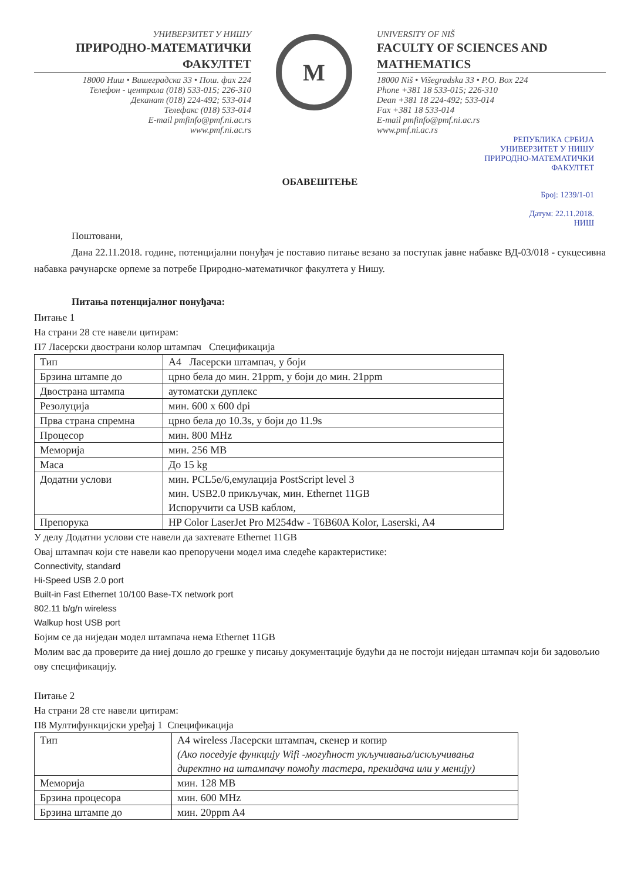УНИВЕРЗИТЕТ У НИШУ
ПРИРОДНО-МАТЕМАТИЧКИ ФАКУЛТЕТ
18000 Ниш • Вишеградска 33 • Пош. фах 224
Телефон - централа (018) 533-015; 226-310
Деканат (018) 224-492; 533-014
Телефакс (018) 533-014
E-mail pmfinfo@pmf.ni.ac.rs
www.pmf.ni.ac.rs
M
UNIVERSITY OF NIŠ
FACULTY OF SCIENCES AND MATHEMATICS
18000 Niš • Višegradska 33 • P.O. Box 224
Phone +381 18 533-015; 226-310
Dean +381 18 224-492; 533-014
Fax +381 18 533-014
E-mail pmfinfo@pmf.ni.ac.rs
www.pmf.ni.ac.rs
РЕПУБЛИКА СРБИЈА
УНИВЕРЗИТЕТ У НИШУ
ПРИРОДНО-МАТЕМАТИЧКИ
ФАКУЛТЕТ
ОБАВЕШТЕЊЕ
Број: 1239/1-01
Датум: 22.11.2018.
НИШ
Поштовани,
Дана 22.11.2018. године, потенцијални понуђач је поставио питање везано за поступак јавне набавке ВД-03/018 - сукцесивна набавка рачунарске орпеме за потребе Природно-математичког факултета у Нишу.
Питања потенцијалног понуђача:
Питање 1
На страни 28 сте навели цитирам:
П7 Ласерски двострани колор штампач Спецификација
| Тип | А4 Ласерски штампач, у боји |
| Брзина штампе до | црно бела до мин. 21ppm, у боји до мин. 21ppm |
| Двострана штампа | аутоматски дуплекс |
| Резолуција | мин. 600 x 600 dpi |
| Прва страна спремна | црно бела до 10.3s, у боји до 11.9s |
| Процесор | мин. 800 MHz |
| Меморија | мин. 256 MB |
| Маса | До 15 kg |
| Додатни услови | мин. PCL5e/6,емулација PostScript level 3 мин. USB2.0 прикључак, мин. Ethernet 11GB Испоручити са USB каблом, |
| Препорука | HP Color LaserJet Pro M254dw - T6B60A Kolor, Laserski, A4 |
У делу Додатни услови сте навели да захтевате Ethernet 11GB
Овај штампач који сте навели као препоручени модел има следеће карактеристике:
Connectivity, standard
Hi-Speed USB 2.0 port
Built-in Fast Ethernet 10/100 Base-TX network port
802.11 b/g/n wireless
Walkup host USB port
Бојим се да ниједан модел штампача нема Ethernet 11GB
Молим вас да проверите да ниеј дошло до грешке у писању документације будући да не постоји ниједан штампач који би задовољио ову спецификацију.
Питање 2
На страни 28 сте навели цитирам:
П8 Мултифункцијски уређај 1 Спецификација
| Тип | А4 wireless Ласерски штампач, скенер и копир (Ако поседује функцију Wifi -могућност укључивања/искључивања директно на штампачу помоћу тастера, прекидача или у менију) |
| Меморија | мин. 128 MB |
| Брзина процесора | мин. 600 MHz |
| Брзина штампе до | мин. 20ppm A4 |